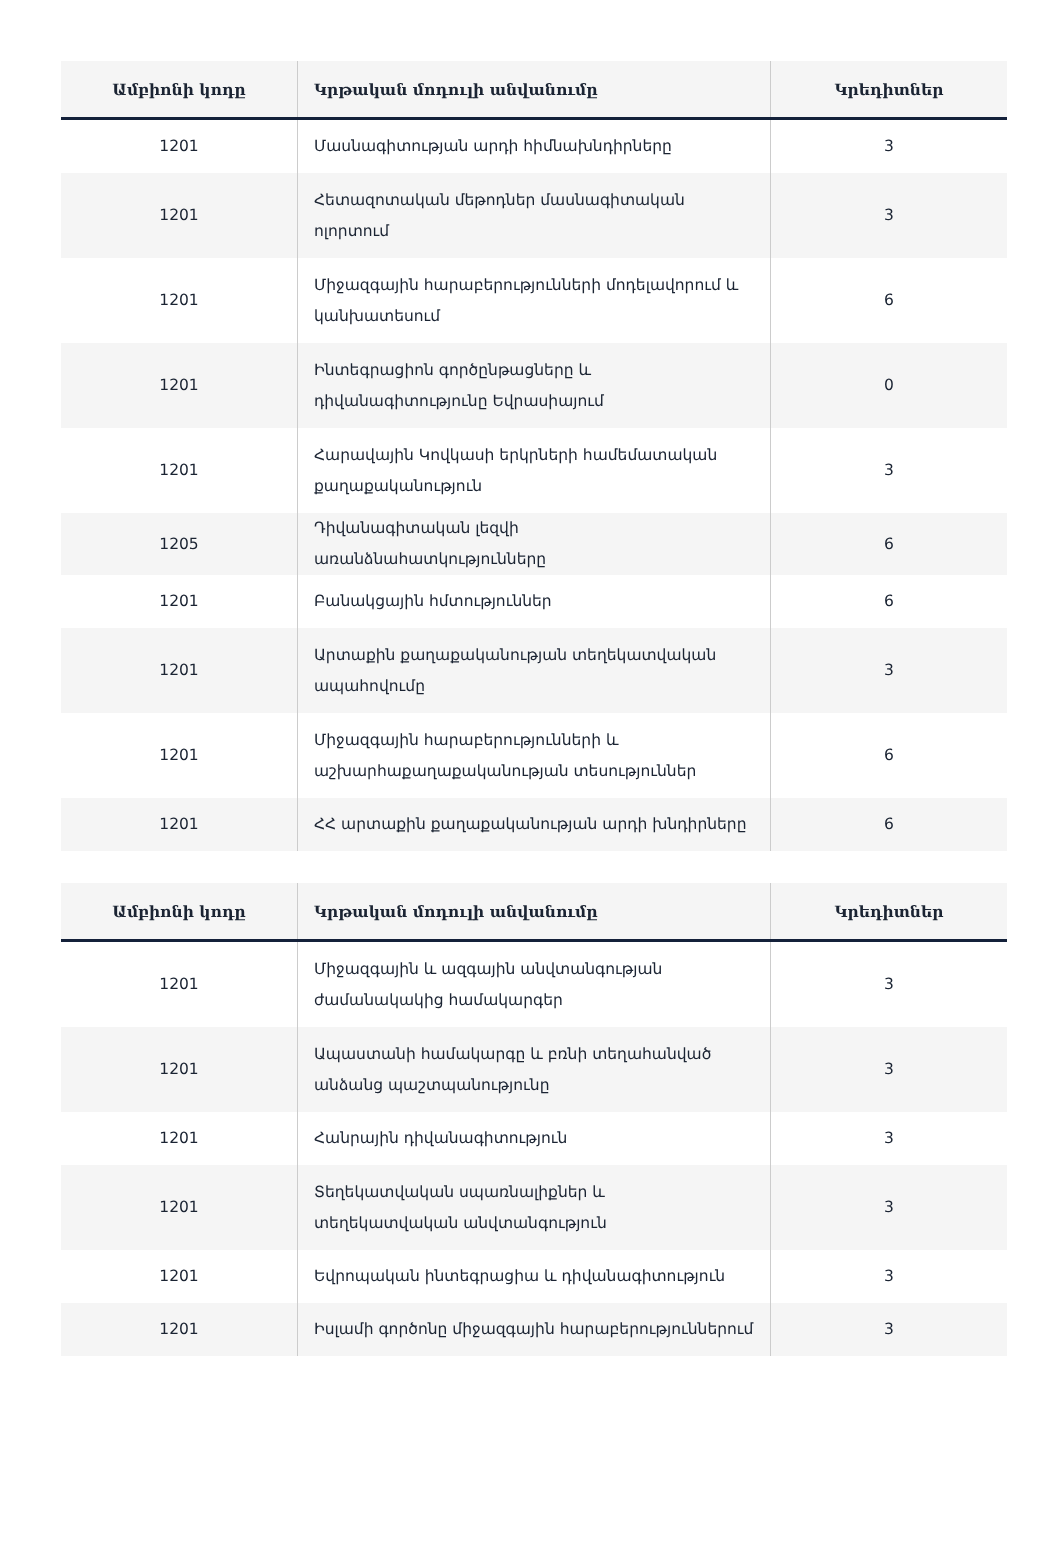| Ամբիոնի կոդը | Կրթական մոդուլի անվանումը | Կրեդիտներ |
| --- | --- | --- |
| 1201 | Մասնագիտության արդի հիմնախնդիրները | 3 |
| 1201 | Հետազոտական մեթոդներ մասնագիտական ոլորտում | 3 |
| 1201 | Միջազգային հարաբերությունների մոդելավորում և կանխատեսում | 6 |
| 1201 | Ինտեգրացիոն գործընթացները և դիվանագիտությունը Եվրասիայում | 0 |
| 1201 | Հարավային Կովկասի երկրների համեմատական քաղաքականություն | 3 |
| 1205 | Դիվանագիտական լեզվի առանձնահատկությունները | 6 |
| 1201 | Բանակցային հմտություններ | 6 |
| 1201 | Արտաքին քաղաքականության տեղեկատվական ապահովումը | 3 |
| 1201 | Միջազգային հարաբերությունների և աշխարհաքաղաքականության տեսություններ | 6 |
| 1201 | ՀՀ արտաքին քաղաքականության արդի խնդիրները | 6 |
| Ամբիոնի կոդը | Կրթական մոդուլի անվանումը | Կրեդիտներ |
| --- | --- | --- |
| 1201 | Միջազգային և ազգային անվտանգության ժամանակակից համակարգեր | 3 |
| 1201 | Ապաստանի համակարգը և բռնի տեղահանված անձանց պաշտպանությունը | 3 |
| 1201 | Հանրային դիվանագիտություն | 3 |
| 1201 | Տեղեկատվական սպառնալիքներ և տեղեկատվական անվտանգություն | 3 |
| 1201 | Եվրոպական ինտեգրացիա և դիվանագիտություն | 3 |
| 1201 | Իսլամի գործոնը միջազգային հարաբերություններում | 3 |